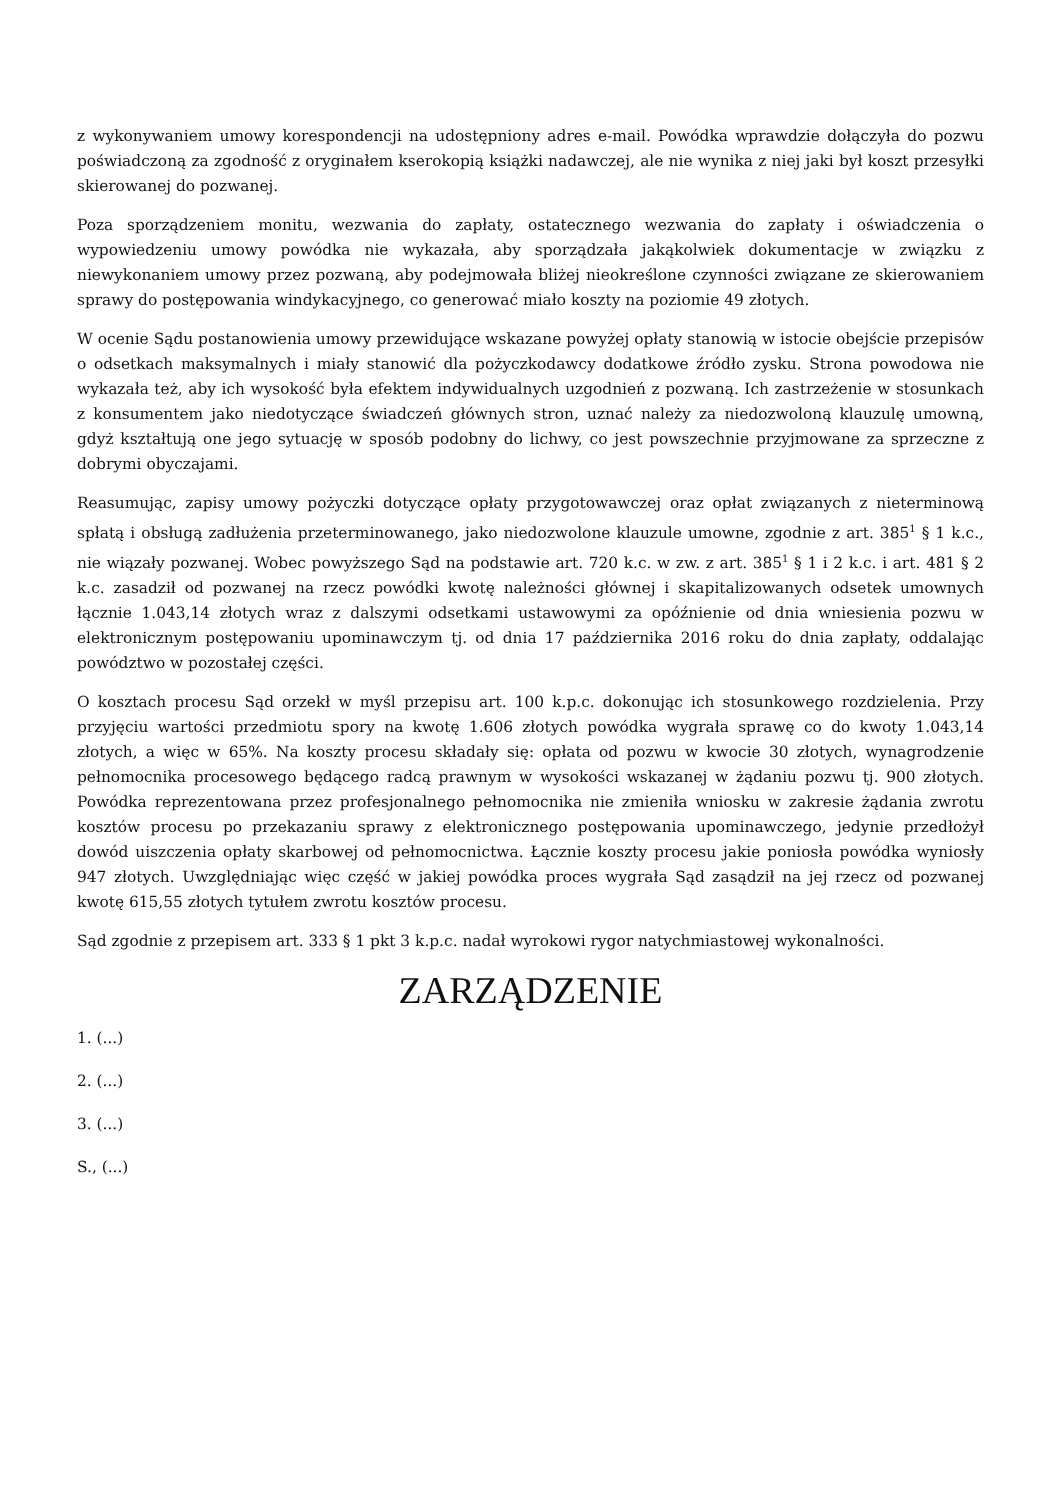z wykonywaniem umowy korespondencji na udostępniony adres e-mail. Powódka wprawdzie dołączyła do pozwu poświadczoną za zgodność z oryginałem kserokopią książki nadawczej, ale nie wynika z niej jaki był koszt przesyłki skierowanej do pozwanej.
Poza sporządzeniem monitu, wezwania do zapłaty, ostatecznego wezwania do zapłaty i oświadczenia o wypowiedzeniu umowy powódka nie wykazała, aby sporządzała jakąkolwiek dokumentacje w związku z niewykonaniem umowy przez pozwaną, aby podejmowała bliżej nieokreślone czynności związane ze skierowaniem sprawy do postępowania windykacyjnego, co generować miało koszty na poziomie 49 złotych.
W ocenie Sądu postanowienia umowy przewidujące wskazane powyżej opłaty stanowią w istocie obejście przepisów o odsetkach maksymalnych i miały stanowić dla pożyczkodawcy dodatkowe źródło zysku. Strona powodowa nie wykazała też, aby ich wysokość była efektem indywidualnych uzgodnień z pozwaną. Ich zastrzeżenie w stosunkach z konsumentem jako niedotyczące świadczeń głównych stron, uznać należy za niedozwoloną klauzulę umowną, gdyż kształtują one jego sytuację w sposób podobny do lichwy, co jest powszechnie przyjmowane za sprzeczne z dobrymi obyczajami.
Reasumując, zapisy umowy pożyczki dotyczące opłaty przygotowawczej oraz opłat związanych z nieterminową spłatą i obsługą zadłużenia przeterminowanego, jako niedozwolone klauzule umowne, zgodnie z art. 385<sup>1</sup> § 1 k.c., nie wiązały pozwanej. Wobec powyższego Sąd na podstawie art. 720 k.c. w zw. z art. 385<sup>1</sup> § 1 i 2 k.c. i art. 481 § 2 k.c. zasadził od pozwanej na rzecz powódki kwotę należności głównej i skapitalizowanych odsetek umownych łącznie 1.043,14 złotych wraz z dalszymi odsetkami ustawowymi za opóźnienie od dnia wniesienia pozwu w elektronicznym postępowaniu upominawczym tj. od dnia 17 października 2016 roku do dnia zapłaty, oddalając powództwo w pozostałej części.
O kosztach procesu Sąd orzekł w myśl przepisu art. 100 k.p.c. dokonując ich stosunkowego rozdzielenia. Przy przyjęciu wartości przedmiotu spory na kwotę 1.606 złotych powódka wygrała sprawę co do kwoty 1.043,14 złotych, a więc w 65%. Na koszty procesu składały się: opłata od pozwu w kwocie 30 złotych, wynagrodzenie pełnomocnika procesowego będącego radcą prawnym w wysokości wskazanej w żądaniu pozwu tj. 900 złotych. Powódka reprezentowana przez profesjonalnego pełnomocnika nie zmieniła wniosku w zakresie żądania zwrotu kosztów procesu po przekazaniu sprawy z elektronicznego postępowania upominawczego, jedynie przedłożył dowód uiszczenia opłaty skarbowej od pełnomocnictwa. Łącznie koszty procesu jakie poniosła powódka wyniosły 947 złotych. Uwzględniając więc część w jakiej powódka proces wygrała Sąd zasądził na jej rzecz od pozwanej kwotę 615,55 złotych tytułem zwrotu kosztów procesu.
Sąd zgodnie z przepisem art. 333 § 1 pkt 3 k.p.c. nadał wyrokowi rygor natychmiastowej wykonalności.
ZARZĄDZENIE
1. (...)
2. (...)
3. (...)
S., (...)